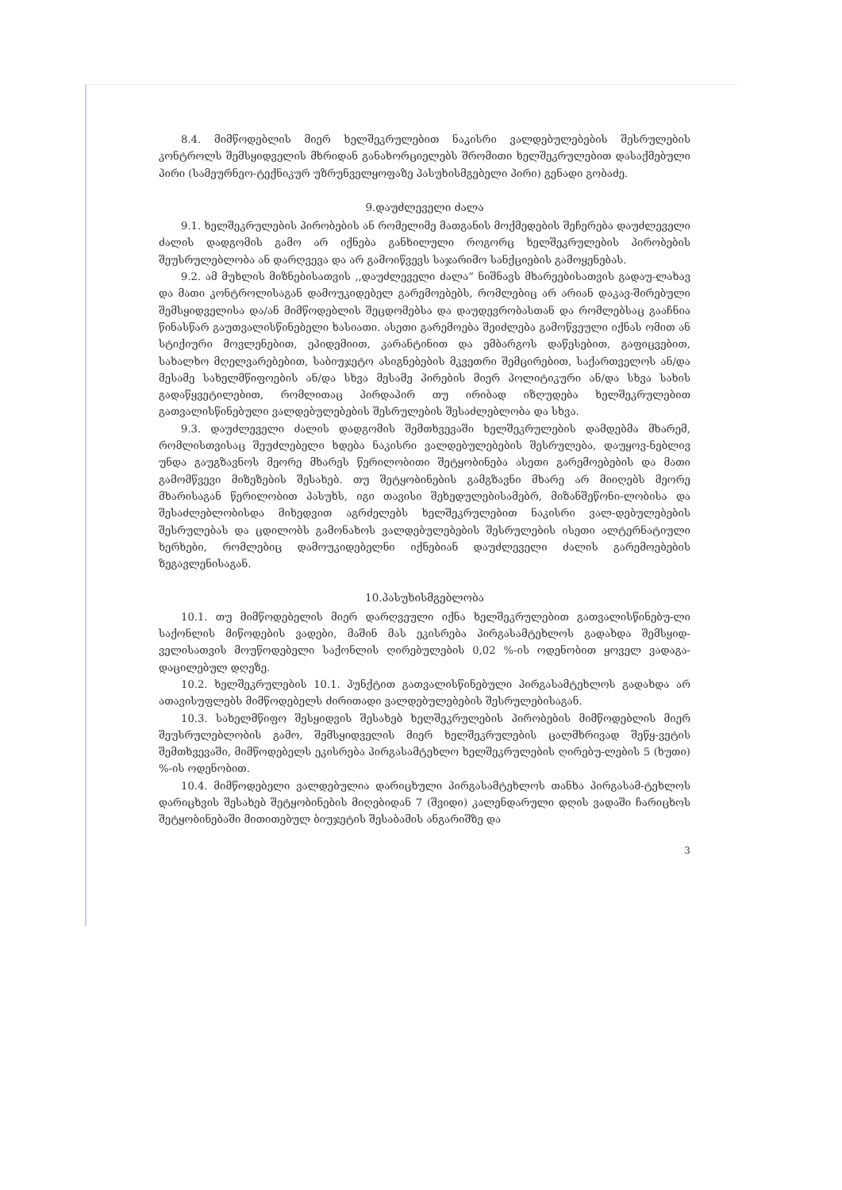8.4. მიმწოდებლის მიერ ხელშეკრულებით ნაკისრი ვალდებულებების შესრულების კონტროლს შემსყიდველის მხრიდან განახორციელებს შრომითი ხელშეკრულებით დასაქმებული პირი (სამეურნეო-ტექნიკურ უზრუნველყოფაზე პასუხისმგებელი პირი) გენადი გობაძე.
9.დაუძლეველი ძალა
9.1. ხელშეკრულების პირობების ან რომელიმე მათგანის მოქმედების შეჩერება დაუძლეველი ძალის დადგომის გამო არ იქნება განხილული როგორც ხელშეკრულების პირობების შეუსრულებლობა ან დარღვევა და არ გამოიწვევს საჯარიმო სანქციების გამოყენებას.
9.2. ამ მუხლის მიზნებისათვის ,,დაუძლეველი ძალა” ნიშნავს მხარეებისათვის გადაუ-ლახავ და მათი კონტროლისაგან დამოუკიდებელ გარემოებებს, რომლებიც არ არიან დაკავ-შირებული შემსყიდველისა და/ან მიმწოდებლის შეცდომებსა და დაუდევრობასთან და რომლებსაც გააჩნია წინასწარ გაუთვალისწინებელი ხასიათი. ასეთი გარემოება შეიძლება გამოწვეული იქნას ომით ან სტიქიური მოვლენებით, ეპიდემიით, კარანტინით და ემბარგოს დაწესებით, გაფიცვებით, სახალხო მღელვარებებით, საბიუჯეტო ასიგნებების მკვეთრი შემცირებით, საქართველოს ან/და მესამე სახელმწიფოების ან/და სხვა მესამე პირების მიერ პოლიტიკური ან/და სხვა სახის გადაწყვეტილებით, რომლითაც პირდაპირ თუ ირიბად იზღუდება ხელშეკრულებით გათვალისწინებული ვალდებულებების შესრულების შესაძლებლობა და სხვა.
9.3. დაუძლეველი ძალის დადგომის შემთხვევაში ხელშეკრულების დამდებმა მხარემ, რომლისთვისაც შეუძლებელი ხდება ნაკისრი ვალდებულებების შესრულება, დაუყოვ-ნებლივ უნდა გაუგზავნოს მეორე მხარეს წერილობითი შეტყობინება ასეთი გარემოებების და მათი გამომწვევი მიზეზების შესახებ. თუ შეტყობინების გამგზავნი მხარე არ მიიღებს მეორე მხარისაგან წერილობით პასუხს, იგი თავისი შეხედულებისამებრ, მიზანშეწონი-ლობისა და შესაძლებლობისდა მიხედვით აგრძელებს ხელშეკრულებით ნაკისრი ვალ-დებულებების შესრულებას და ცდილობს გამონახოს ვალდებულებების შესრულების ისეთი ალტერნატიული ხერხები, რომლებიც დამოუკიდებელნი იქნებიან დაუძლეველი ძალის გარემოებების ზეგავლენისაგან.
10.პასუხისმგებლობა
10.1. თუ მიმწოდებელის მიერ დარღვეული იქნა ხელშეკრულებით გათვალისწინებუ-ლი საქონლის მიწოდების ვადები, მაშინ მას ეკისრება პირგასამტეხლოს გადახდა შემსყიდ-ველისათვის მოუწოდებელი საქონლის ღირებულების 0,02 %-ის ოდენობით ყოველ ვადაგა-დაცილებულ დღეზე.
10.2. ხელშეკრულების 10.1. პუნქტით გათვალისწინებული პირგასამტეხლოს გადახდა არ ათავისუფლებს მიმწოდებელს ძირითადი ვალდებულებების შესრულებისაგან.
10.3. სახელმწიფო შესყიდვის შესახებ ხელშეკრულების პირობების მიმწოდებლის მიერ შეუსრულებლობის გამო, შემსყიდველის მიერ ხელშეკრულების ცალმხრივად შეწყ-ვეტის შემთხვევაში, მიმწოდებელს ეკისრება პირგასამტეხლო ხელშეკრულების ღირებუ-ლების 5 (ხუთი) %-ის ოდენობით.
10.4. მიმწოდებელი ვალდებულია დარიცხული პირგასამტეხლოს თანხა პირგასამ-ტეხლოს დარიცხვის შესახებ შეტყობინების მიღებიდან 7 (შვიდი) კალენდარული დღის ვადაში ჩარიცხოს შეტყობინებაში მითითებულ ბიუჯეტის შესაბამის ანგარიშზე და
3